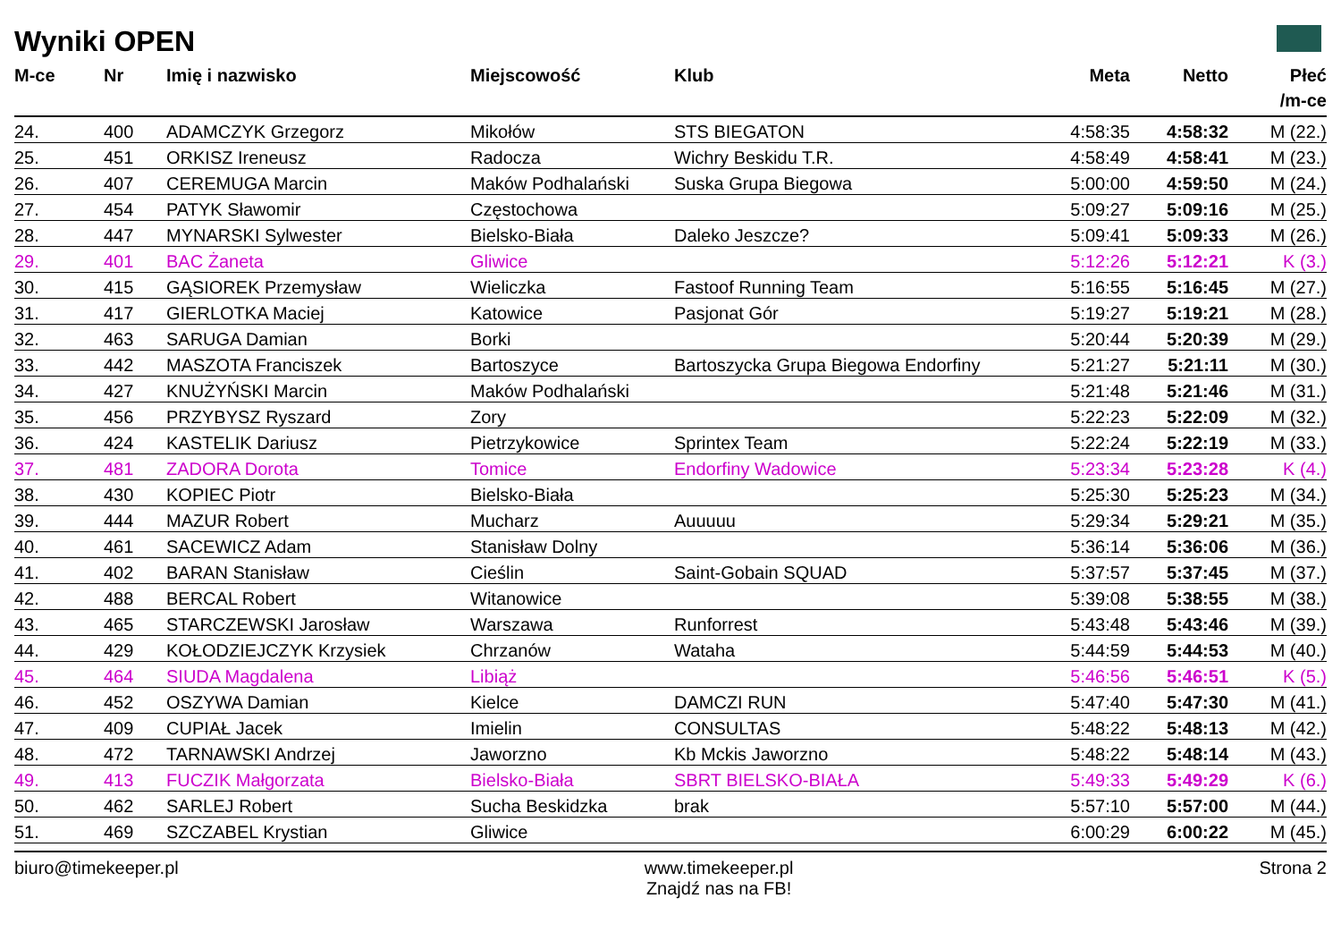Wyniki OPEN
| M-ce | Nr | Imię i nazwisko | Miejscowość | Klub | Meta | Netto | Płeć |
| --- | --- | --- | --- | --- | --- | --- | --- |
| | | | | | | | /m-ce |
| 24. | 400 | ADAMCZYK Grzegorz | Mikołów | STS BIEGATON | 4:58:35 | 4:58:32 | M (22.) |
| 25. | 451 | ORKISZ Ireneusz | Radocza | Wichry Beskidu T.R. | 4:58:49 | 4:58:41 | M (23.) |
| 26. | 407 | CEREMUGA Marcin | Maków Podhalański | Suska Grupa Biegowa | 5:00:00 | 4:59:50 | M (24.) |
| 27. | 454 | PATYK Sławomir | Częstochowa | | 5:09:27 | 5:09:16 | M (25.) |
| 28. | 447 | MYNARSKI Sylwester | Bielsko-Biała | Daleko Jeszcze? | 5:09:41 | 5:09:33 | M (26.) |
| 29. | 401 | BAC Żaneta | Gliwice | | 5:12:26 | 5:12:21 | K (3.) |
| 30. | 415 | GĄSIOREK Przemysław | Wieliczka | Fastoof Running Team | 5:16:55 | 5:16:45 | M (27.) |
| 31. | 417 | GIERLOTKA Maciej | Katowice | Pasjonat Gór | 5:19:27 | 5:19:21 | M (28.) |
| 32. | 463 | SARUGA Damian | Borki | | 5:20:44 | 5:20:39 | M (29.) |
| 33. | 442 | MASZOTA Franciszek | Bartoszyce | Bartoszycka Grupa Biegowa Endorfiny | 5:21:27 | 5:21:11 | M (30.) |
| 34. | 427 | KNUŻYŃSKI Marcin | Maków Podhalański | | 5:21:48 | 5:21:46 | M (31.) |
| 35. | 456 | PRZYBYSZ Ryszard | Zory | | 5:22:23 | 5:22:09 | M (32.) |
| 36. | 424 | KASTELIK Dariusz | Pietrzykowice | Sprintex Team | 5:22:24 | 5:22:19 | M (33.) |
| 37. | 481 | ZADORA Dorota | Tomice | Endorfiny Wadowice | 5:23:34 | 5:23:28 | K (4.) |
| 38. | 430 | KOPIEC Piotr | Bielsko-Biała | | 5:25:30 | 5:25:23 | M (34.) |
| 39. | 444 | MAZUR Robert | Mucharz | Auuuuu | 5:29:34 | 5:29:21 | M (35.) |
| 40. | 461 | SACEWICZ Adam | Stanisław Dolny | | 5:36:14 | 5:36:06 | M (36.) |
| 41. | 402 | BARAN Stanisław | Cieślin | Saint-Gobain SQUAD | 5:37:57 | 5:37:45 | M (37.) |
| 42. | 488 | BERCAL Robert | Witanowice | | 5:39:08 | 5:38:55 | M (38.) |
| 43. | 465 | STARCZEWSKI Jarosław | Warszawa | Runforrest | 5:43:48 | 5:43:46 | M (39.) |
| 44. | 429 | KOŁODZIEJCZYK Krzysiek | Chrzanów | Wataha | 5:44:59 | 5:44:53 | M (40.) |
| 45. | 464 | SIUDA Magdalena | Libiąż | | 5:46:56 | 5:46:51 | K (5.) |
| 46. | 452 | OSZYWA Damian | Kielce | DAMCZI RUN | 5:47:40 | 5:47:30 | M (41.) |
| 47. | 409 | CUPIAŁ Jacek | Imielin | CONSULTAS | 5:48:22 | 5:48:13 | M (42.) |
| 48. | 472 | TARNAWSKI Andrzej | Jaworzno | Kb Mckis Jaworzno | 5:48:22 | 5:48:14 | M (43.) |
| 49. | 413 | FUCZIK Małgorzata | Bielsko-Biała | SBRT BIELSKO-BIAŁA | 5:49:33 | 5:49:29 | K (6.) |
| 50. | 462 | SARLEJ Robert | Sucha Beskidzka | brak | 5:57:10 | 5:57:00 | M (44.) |
| 51. | 469 | SZCZABEL Krystian | Gliwice | | 6:00:29 | 6:00:22 | M (45.) |
biuro@timekeeper.pl www.timekeeper.pl
Znajdź nas na FB! Strona 2